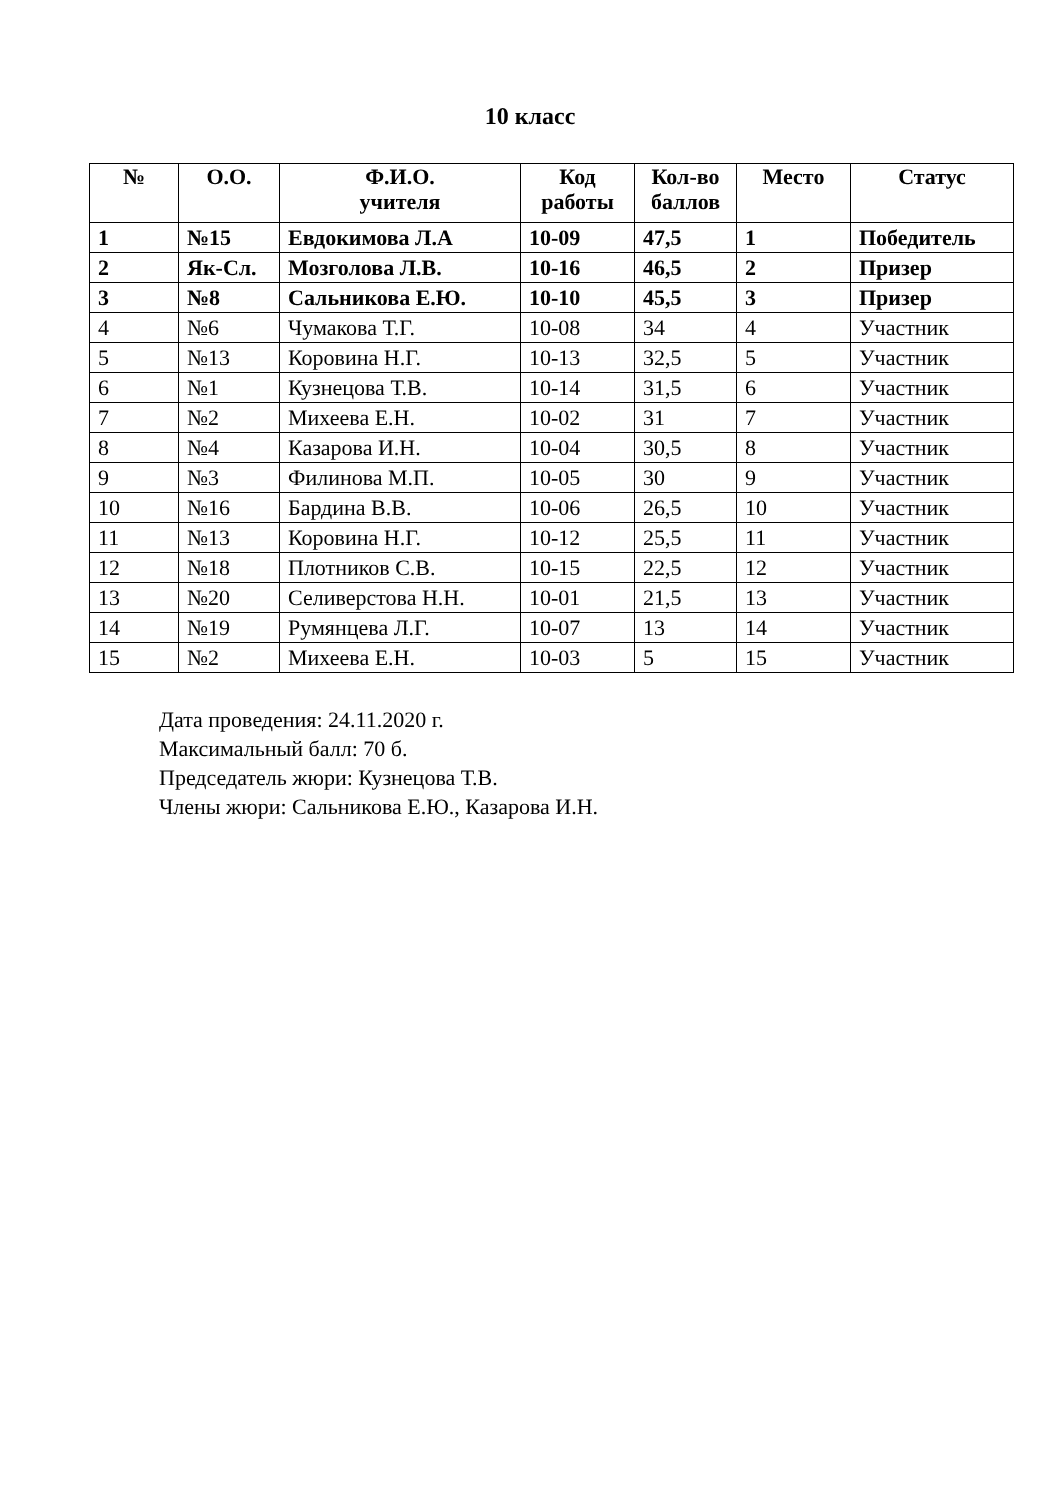10 класс
| № | О.О. | Ф.И.О. учителя | Код работы | Кол-во баллов | Место | Статус |
| --- | --- | --- | --- | --- | --- | --- |
| 1 | №15 | Евдокимова Л.А | 10-09 | 47,5 | 1 | Победитель |
| 2 | Як-Сл. | Мозголова Л.В. | 10-16 | 46,5 | 2 | Призер |
| 3 | №8 | Сальникова Е.Ю. | 10-10 | 45,5 | 3 | Призер |
| 4 | №6 | Чумакова Т.Г. | 10-08 | 34 | 4 | Участник |
| 5 | №13 | Коровина Н.Г. | 10-13 | 32,5 | 5 | Участник |
| 6 | №1 | Кузнецова Т.В. | 10-14 | 31,5 | 6 | Участник |
| 7 | №2 | Михеева Е.Н. | 10-02 | 31 | 7 | Участник |
| 8 | №4 | Казарова И.Н. | 10-04 | 30,5 | 8 | Участник |
| 9 | №3 | Филинова М.П. | 10-05 | 30 | 9 | Участник |
| 10 | №16 | Бардина В.В. | 10-06 | 26,5 | 10 | Участник |
| 11 | №13 | Коровина Н.Г. | 10-12 | 25,5 | 11 | Участник |
| 12 | №18 | Плотников С.В. | 10-15 | 22,5 | 12 | Участник |
| 13 | №20 | Селиверстова Н.Н. | 10-01 | 21,5 | 13 | Участник |
| 14 | №19 | Румянцева Л.Г. | 10-07 | 13 | 14 | Участник |
| 15 | №2 | Михеева Е.Н. | 10-03 | 5 | 15 | Участник |
Дата проведения: 24.11.2020 г.
Максимальный балл: 70 б.
Председатель жюри: Кузнецова Т.В.
Члены жюри: Сальникова Е.Ю., Казарова И.Н.